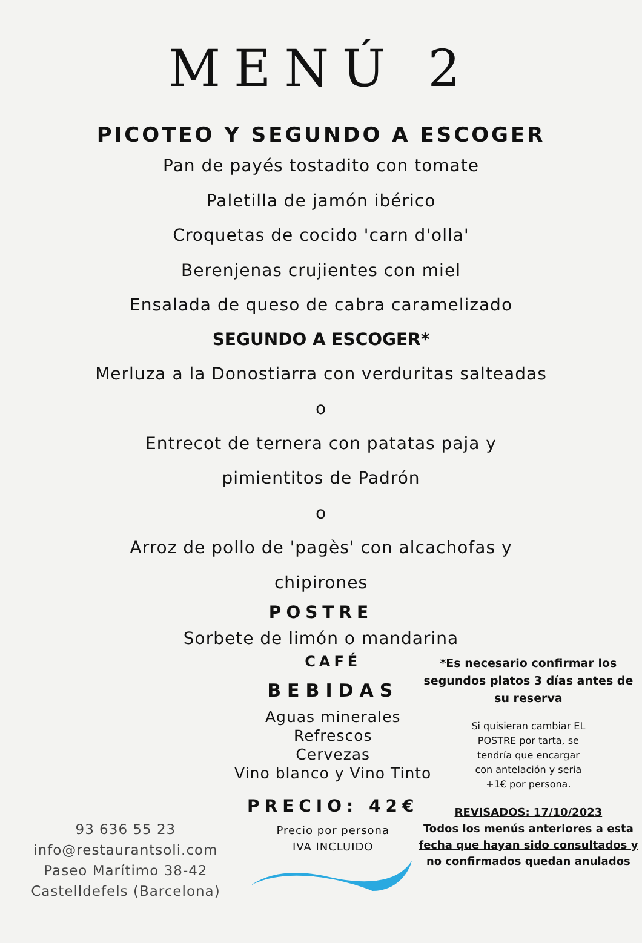MENÚ 2
PICOTEO Y SEGUNDO A ESCOGER
Pan de payés tostadito con tomate
Paletilla de jamón ibérico
Croquetas de cocido 'carn d'olla'
Berenjenas crujientes con miel
Ensalada de queso de cabra caramelizado
SEGUNDO A ESCOGER*
Merluza a la Donostiarra con verduritas salteadas
o
Entrecot de ternera con patatas paja y
pimientitos de Padrón
o
Arroz de pollo de 'pagès' con alcachofas y
chipirones
POSTRE
Sorbete de limón o mandarina
93 636 55 23
info@restaurantsoli.com
Paseo Marítimo 38-42
Castelldefels (Barcelona)
CAFÉ
BEBIDAS
Aguas minerales
Refrescos
Cervezas
Vino blanco y Vino Tinto
PRECIO: 42€
Precio por persona
IVA INCLUIDO
*Es necesario confirmar los segundos platos 3 días antes de su reserva
Si quisieran cambiar EL POSTRE por tarta, se tendría que encargar con antelación y seria +1€ por persona.
REVISADOS: 17/10/2023
Todos los menús anteriores a esta fecha que hayan sido consultados y no confirmados quedan anulados